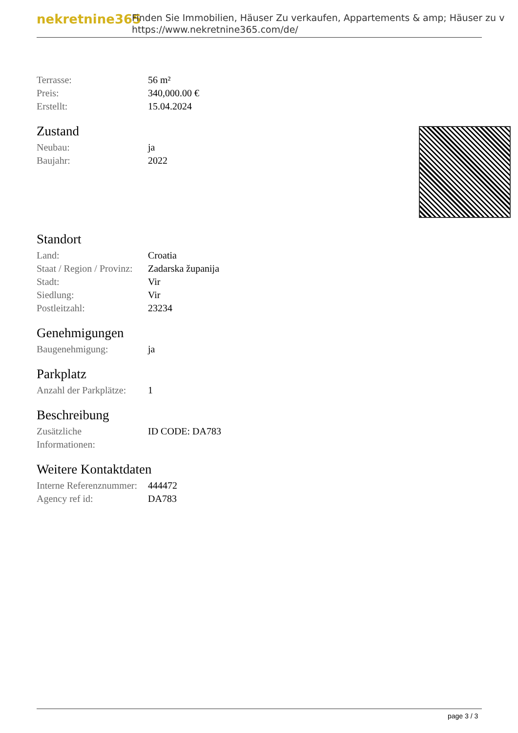nekretnine365
Finden Sie Immobilien, Häuser Zu verkaufen, Appartements & amp; Häuser zu v
https://www.nekretnine365.com/de/
| Terrasse: | 56 m² |
| Preis: | 340,000.00 € |
| Erstellt: | 15.04.2024 |
Zustand
| Neubau: | ja |
| Baujahr: | 2022 |
Standort
| Land: | Croatia |
| Staat / Region / Provinz: | Zadarska županija |
| Stadt: | Vir |
| Siedlung: | Vir |
| Postleitzahl: | 23234 |
Genehmigungen
| Baugenehmigung: | ja |
Parkplatz
| Anzahl der Parkplätze: | 1 |
Beschreibung
| Zusätzliche Informationen: | ID CODE: DA783 |
Weitere Kontaktdaten
| Interne Referenznummer: | 444472 |
| Agency ref id: | DA783 |
page 3 / 3